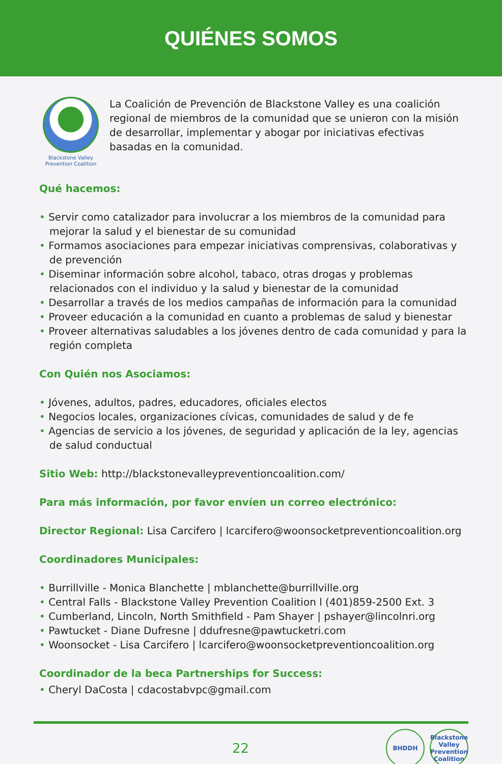QUIÉNES SOMOS
Blackstone Valley
Prevention Coalition
La Coalición de Prevención de Blackstone Valley es una coalición regional de miembros de la comunidad que se unieron con la misión de desarrollar, implementar y abogar por iniciativas efectivas basadas en la comunidad.
Qué hacemos:
• Servir como catalizador para involucrar a los miembros de la comunidad para mejorar la salud y el bienestar de su comunidad
• Formamos asociaciones para empezar iniciativas comprensivas, colaborativas y de prevención
• Diseminar información sobre alcohol, tabaco, otras drogas y problemas relacionados con el individuo y la salud y bienestar de la comunidad
• Desarrollar a través de los medios campañas de información para la comunidad
• Proveer educación a la comunidad en cuanto a problemas de salud y bienestar
• Proveer alternativas saludables a los jóvenes dentro de cada comunidad y para la región completa
Con Quién nos Asociamos:
• Jóvenes, adultos, padres, educadores, oficiales electos
• Negocios locales, organizaciones cívicas, comunidades de salud y de fe
• Agencias de servicio a los jóvenes, de seguridad y aplicación de la ley, agencias de salud conductual
Sitio Web: http://blackstonevalleypreventioncoalition.com/
Para más información, por favor envíen un correo electrónico:
Director Regional: Lisa Carcifero | lcarcifero@woonsocketpreventioncoalition.org
Coordinadores Municipales:
• Burrillville - Monica Blanchette | mblanchette@burrillville.org
• Central Falls - Blackstone Valley Prevention Coalition l (401)859-2500 Ext. 3
• Cumberland, Lincoln, North Smithfield - Pam Shayer | pshayer@lincolnri.org
• Pawtucket - Diane Dufresne | ddufresne@pawtucketri.com
• Woonsocket - Lisa Carcifero | lcarcifero@woonsocketpreventioncoalition.org
Coordinador de la beca Partnerships for Success:
• Cheryl DaCosta | cdacostabvpc@gmail.com
22
BHDDH Blackstone Valley Prevention Coalition